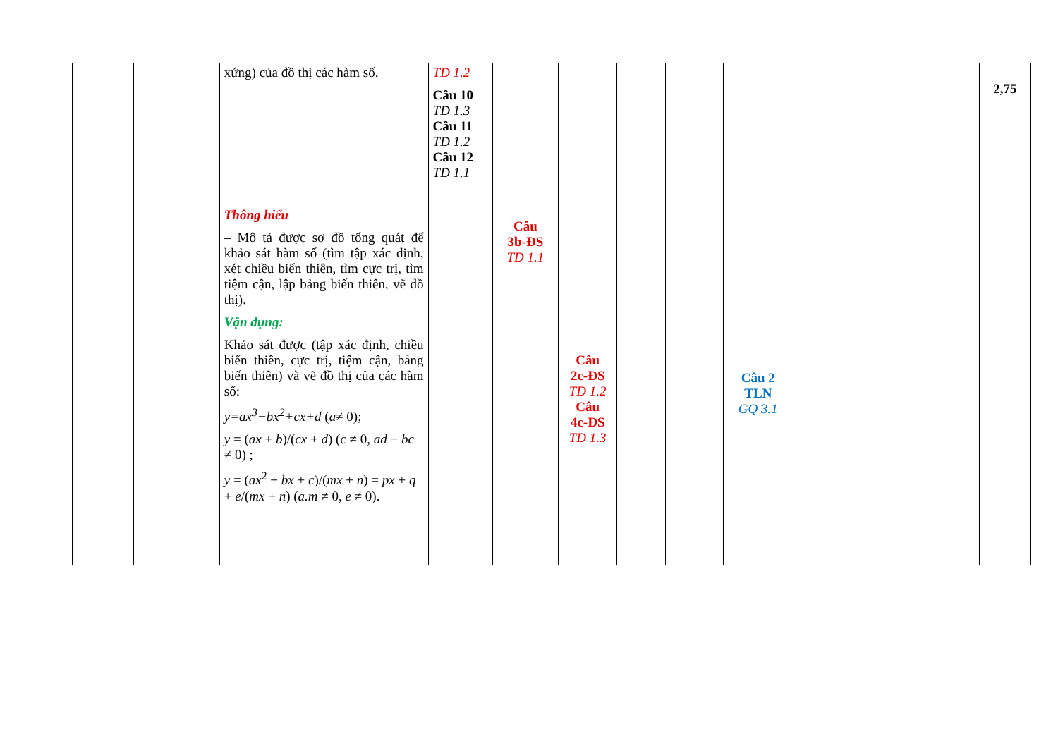| | | | xứng) của đồ thị các hàm số. Thông hiểu – Mô tả được sơ đồ tổng quát để khảo sát hàm số (tìm tập xác định, xét chiều biến thiên, tìm cực trị, tìm tiệm cận, lập bảng biến thiên, vẽ đồ thị). Vận dụng: Khảo sát được (tập xác định, chiều biến thiên, cực trị, tiệm cận, bảng biến thiên) và vẽ đồ thị của các hàm số: y=ax<sup>3</sup>+bx<sup>2</sup>+cx+d ( a ≠ 0); y = ( ax + b )/( cx + d ) ( c ≠ 0, ad − bc ≠ 0) ; y = ( ax<sup>2</sup> + bx + c )/( mx + n ) = px + q + e /( mx + n ) ( a.m ≠ 0, e ≠ 0). | TD 1.2 Câu 10 TD 1.3 Câu 11 TD 1.2 Câu 12 TD 1.1 | Câu 3b-ĐS TD 1.1 | Câu 2c-ĐS TD 1.2 Câu 4c-ĐS TD 1.3 | | | Câu 2 TLN GQ 3.1 | | | | 2,75 |